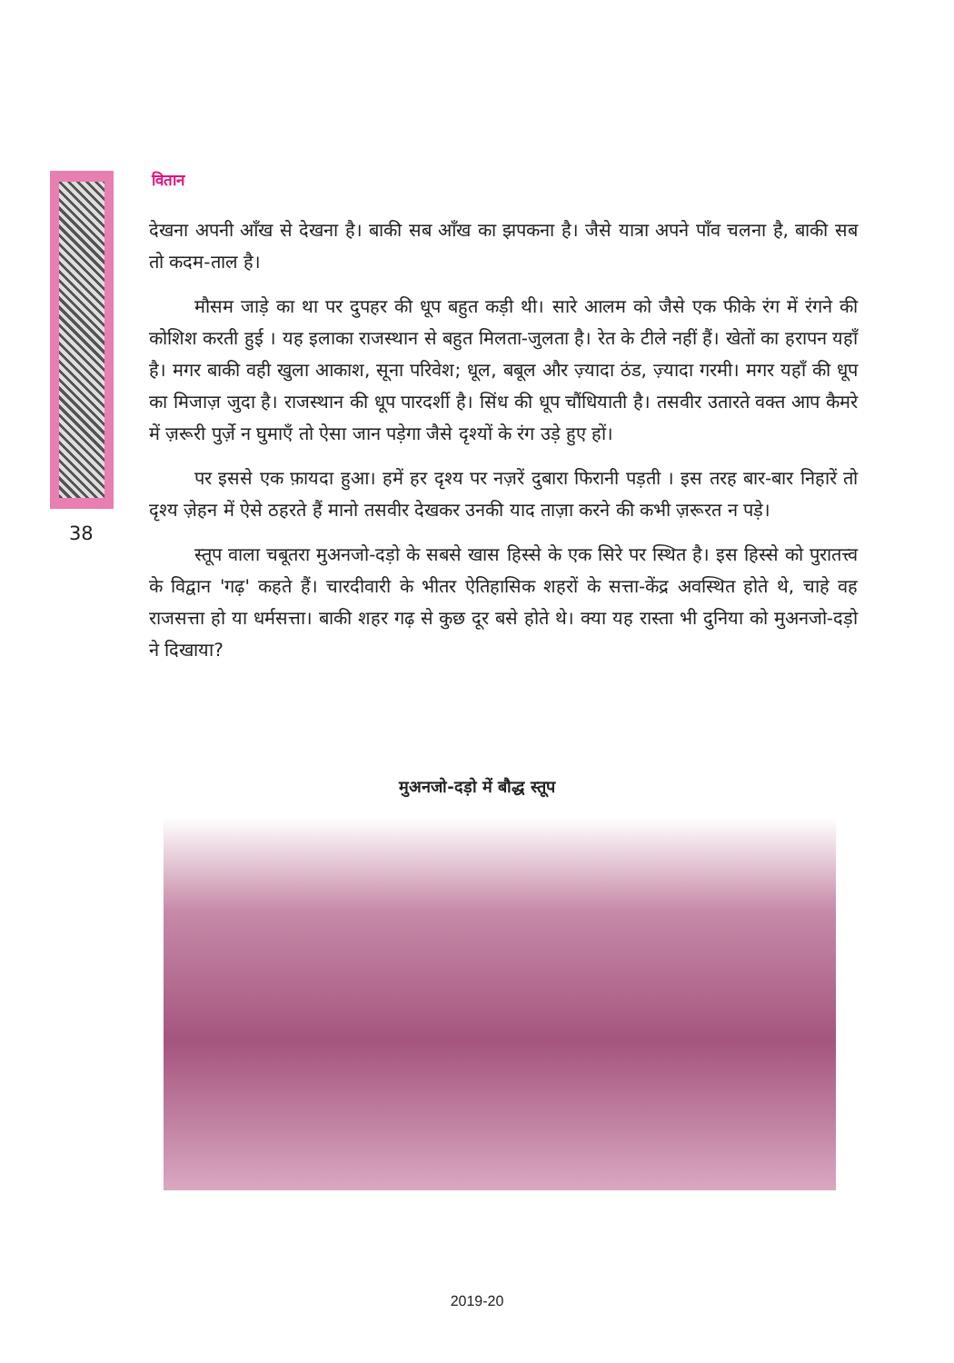वितान
38
देखना अपनी आँख से देखना है। बाकी सब आँख का झपकना है। जैसे यात्रा अपने पाँव चलना है, बाकी सब तो कदम-ताल है।
मौसम जाड़े का था पर दुपहर की धूप बहुत कड़ी थी। सारे आलम को जैसे एक फीके रंग में रंगने की कोशिश करती हुई । यह इलाका राजस्थान से बहुत मिलता-जुलता है। रेत के टीले नहीं हैं। खेतों का हरापन यहाँ है। मगर बाकी वही खुला आकाश, सूना परिवेश; धूल, बबूल और ज़्यादा ठंड, ज़्यादा गरमी। मगर यहाँ की धूप का मिजाज़ जुदा है। राजस्थान की धूप पारदर्शी है। सिंध की धूप चौंधियाती है। तसवीर उतारते वक्त आप कैमरे में ज़रूरी पुर्ज़े न घुमाएँ तो ऐसा जान पड़ेगा जैसे दृश्यों के रंग उड़े हुए हों।
पर इससे एक फ़ायदा हुआ। हमें हर दृश्य पर नज़रें दुबारा फिरानी पड़ती । इस तरह बार-बार निहारें तो दृश्य ज़ेहन में ऐसे ठहरते हैं मानो तसवीर देखकर उनकी याद ताज़ा करने की कभी ज़रूरत न पड़े।
स्तूप वाला चबूतरा मुअनजो-दड़ो के सबसे खास हिस्से के एक सिरे पर स्थित है। इस हिस्से को पुरातत्त्व के विद्वान 'गढ़' कहते हैं। चारदीवारी के भीतर ऐतिहासिक शहरों के सत्ता-केंद्र अवस्थित होते थे, चाहे वह राजसत्ता हो या धर्मसत्ता। बाकी शहर गढ़ से कुछ दूर बसे होते थे। क्या यह रास्ता भी दुनिया को मुअनजो-दड़ो ने दिखाया?
मुअनजो-दड़ो में बौद्ध स्तूप
2019-20